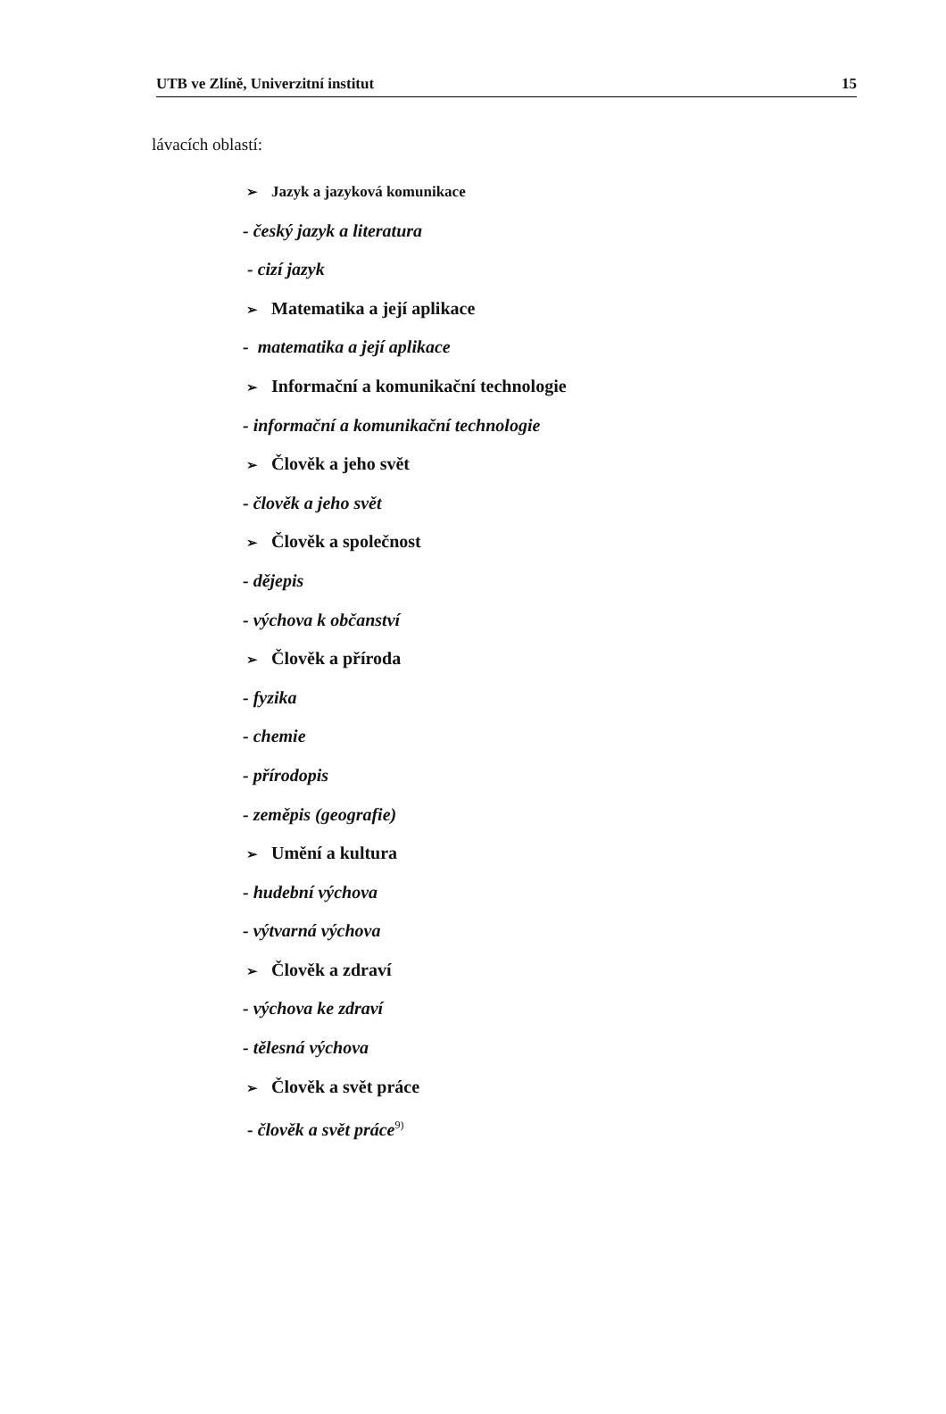UTB ve Zlíně, Univerzitní institut 15
lávacích oblastí:
➢ Jazyk a jazyková komunikace
- český jazyk a literatura
- cizí jazyk
➢ Matematika a její aplikace
- matematika a její aplikace
➢ Informační a komunikační technologie
- informační a komunikační technologie
➢ Člověk a jeho svět
- člověk a jeho svět
➢ Člověk a společnost
- dějepis
- výchova k občanství
➢ Člověk a příroda
- fyzika
- chemie
- přírodopis
- zeměpis (geografie)
➢ Umění a kultura
- hudební výchova
- výtvarná výchova
➢ Člověk a zdraví
- výchova ke zdraví
- tělesná výchova
➢ Člověk a svět práce
- člověk a svět práce<sup>9)</sup>